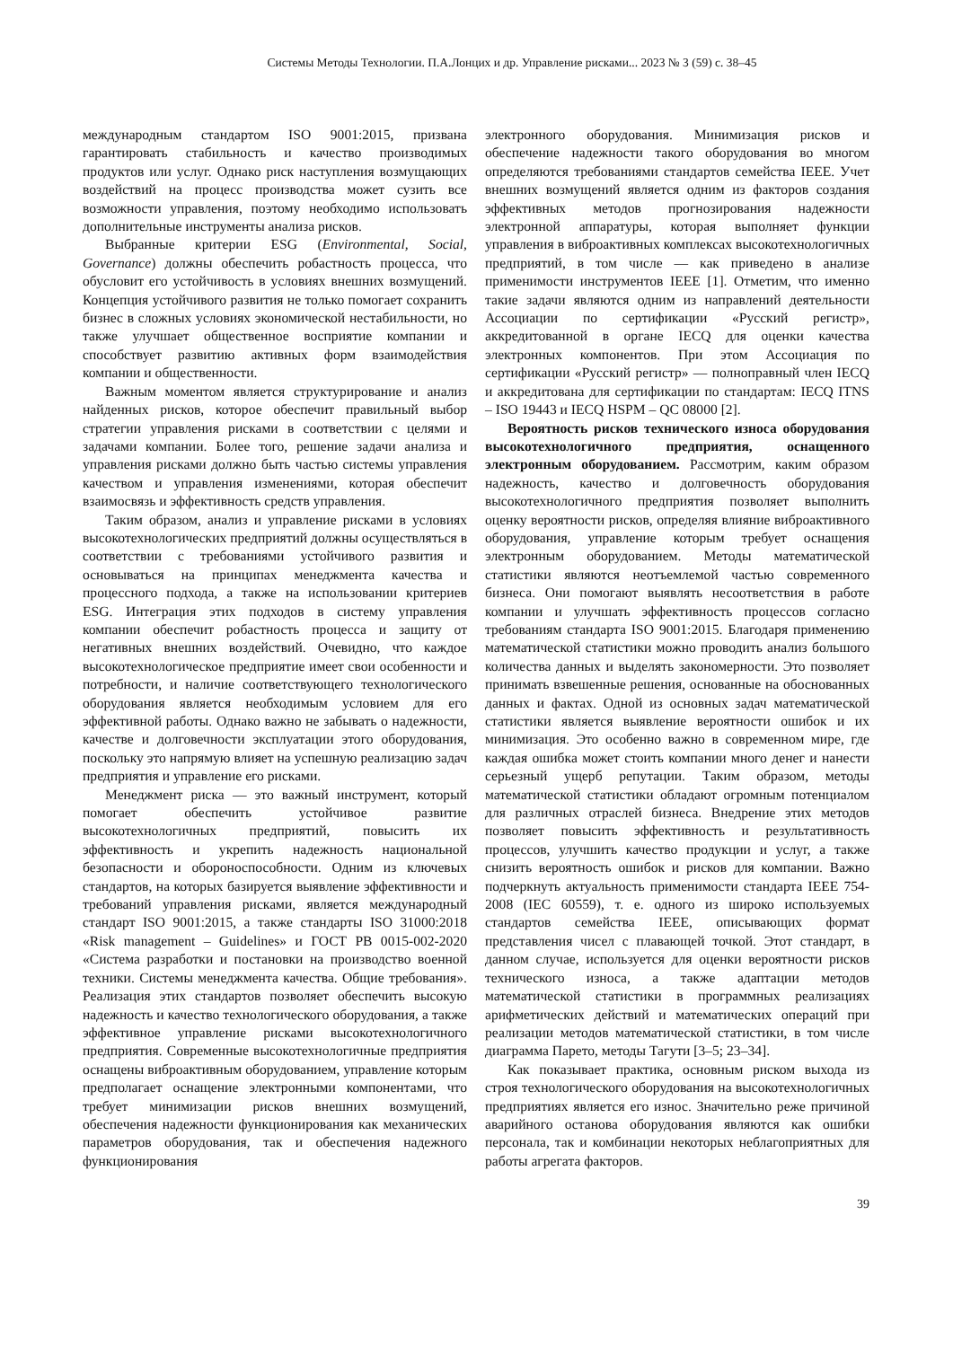Системы Методы Технологии. П.А.Лонцих и др. Управление рисками... 2023 № 3 (59) с. 38–45
международным стандартом ISO 9001:2015, призвана гарантировать стабильность и качество производимых продуктов или услуг. Однако риск наступления возмущающих воздействий на процесс производства может сузить все возможности управления, поэтому необходимо использовать дополнительные инструменты анализа рисков.
Выбранные критерии ESG (Environmental, Social, Governance) должны обеспечить робастность процесса, что обусловит его устойчивость в условиях внешних возмущений. Концепция устойчивого развития не только помогает сохранить бизнес в сложных условиях экономической нестабильности, но также улучшает общественное восприятие компании и способствует развитию активных форм взаимодействия компании и общественности.
Важным моментом является структурирование и анализ найденных рисков, которое обеспечит правильный выбор стратегии управления рисками в соответствии с целями и задачами компании. Более того, решение задачи анализа и управления рисками должно быть частью системы управления качеством и управления изменениями, которая обеспечит взаимосвязь и эффективность средств управления.
Таким образом, анализ и управление рисками в условиях высокотехнологических предприятий должны осуществляться в соответствии с требованиями устойчивого развития и основываться на принципах менеджмента качества и процессного подхода, а также на использовании критериев ESG. Интеграция этих подходов в систему управления компании обеспечит робастность процесса и защиту от негативных внешних воздействий. Очевидно, что каждое высокотехнологическое предприятие имеет свои особенности и потребности, и наличие соответствующего технологического оборудования является необходимым условием для его эффективной работы. Однако важно не забывать о надежности, качестве и долговечности эксплуатации этого оборудования, поскольку это напрямую влияет на успешную реализацию задач предприятия и управление его рисками.
Менеджмент риска — это важный инструмент, который помогает обеспечить устойчивое развитие высокотехнологичных предприятий, повысить их эффективность и укрепить надежность национальной безопасности и обороноспособности. Одним из ключевых стандартов, на которых базируется выявление эффективности и требований управления рисками, является международный стандарт ISO 9001:2015, а также стандарты ISO 31000:2018 «Risk management – Guidelines» и ГОСТ РВ 0015-002-2020 «Система разработки и постановки на производство военной техники. Системы менеджмента качества. Общие требования». Реализация этих стандартов позволяет обеспечить высокую надежность и качество технологического оборудования, а также эффективное управление рисками высокотехнологичного предприятия. Современные высокотехнологичные предприятия оснащены виброактивным оборудованием, управление которым предполагает оснащение электронными компонентами, что требует минимизации рисков внешних возмущений, обеспечения надежности функционирования как механических параметров оборудования, так и обеспечения надежного функционирования
электронного оборудования. Минимизация рисков и обеспечение надежности такого оборудования во многом определяются требованиями стандартов семейства IEEE. Учет внешних возмущений является одним из факторов создания эффективных методов прогнозирования надежности электронной аппаратуры, которая выполняет функции управления в виброактивных комплексах высокотехнологичных предприятий, в том числе — как приведено в анализе применимости инструментов IEEE [1]. Отметим, что именно такие задачи являются одним из направлений деятельности Ассоциации по сертификации «Русский регистр», аккредитованной в органе IECQ для оценки качества электронных компонентов. При этом Ассоциация по сертификации «Русский регистр» — полноправный член IECQ и аккредитована для сертификации по стандартам: IECQ ITNS – ISO 19443 и IECQ HSPM – QC 08000 [2].
Вероятность рисков технического износа оборудования высокотехнологичного предприятия, оснащенного электронным оборудованием. Рассмотрим, каким образом надежность, качество и долговечность оборудования высокотехнологичного предприятия позволяет выполнить оценку вероятности рисков, определяя влияние виброактивного оборудования, управление которым требует оснащения электронным оборудованием. Методы математической статистики являются неотъемлемой частью современного бизнеса. Они помогают выявлять несоответствия в работе компании и улучшать эффективность процессов согласно требованиям стандарта ISO 9001:2015. Благодаря применению математической статистики можно проводить анализ большого количества данных и выделять закономерности. Это позволяет принимать взвешенные решения, основанные на обоснованных данных и фактах. Одной из основных задач математической статистики является выявление вероятности ошибок и их минимизация. Это особенно важно в современном мире, где каждая ошибка может стоить компании много денег и нанести серьезный ущерб репутации. Таким образом, методы математической статистики обладают огромным потенциалом для различных отраслей бизнеса. Внедрение этих методов позволяет повысить эффективность и результативность процессов, улучшить качество продукции и услуг, а также снизить вероятность ошибок и рисков для компании. Важно подчеркнуть актуальность применимости стандарта IEEE 754-2008 (IEC 60559), т. е. одного из широко используемых стандартов семейства IEEE, описывающих формат представления чисел с плавающей точкой. Этот стандарт, в данном случае, используется для оценки вероятности рисков технического износа, а также адаптации методов математической статистики в программных реализациях арифметических действий и математических операций при реализации методов математической статистики, в том числе диаграмма Парето, методы Тагути [3–5; 23–34].
Как показывает практика, основным риском выхода из строя технологического оборудования на высокотехнологичных предприятиях является его износ. Значительно реже причиной аварийного останова оборудования являются как ошибки персонала, так и комбинации некоторых неблагоприятных для работы агрегата факторов.
39